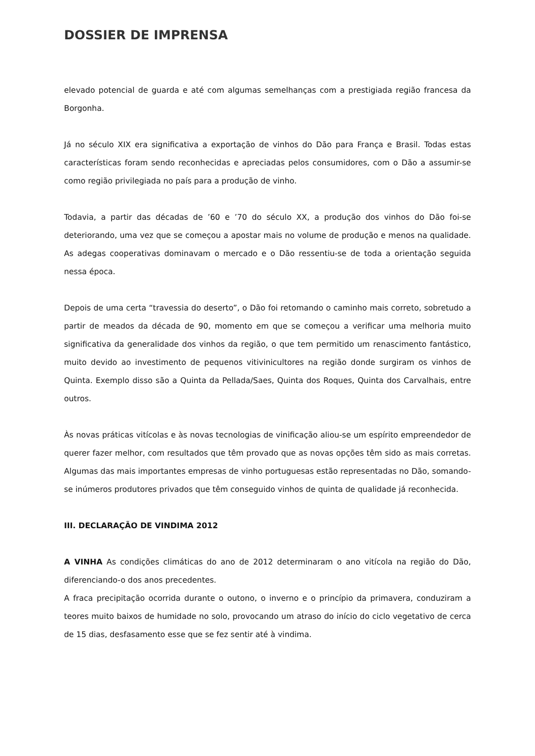DOSSIER DE IMPRENSA
elevado potencial de guarda e até com algumas semelhanças com a prestigiada região francesa da Borgonha.
Já no século XIX era significativa a exportação de vinhos do Dão para França e Brasil. Todas estas características foram sendo reconhecidas e apreciadas pelos consumidores, com o Dão a assumir-se como região privilegiada no país para a produção de vinho.
Todavia, a partir das décadas de ’60 e ’70 do século XX, a produção dos vinhos do Dão foi-se deteriorando, uma vez que se começou a apostar mais no volume de produção e menos na qualidade. As adegas cooperativas dominavam o mercado e o Dão ressentiu-se de toda a orientação seguida nessa época.
Depois de uma certa “travessia do deserto”, o Dão foi retomando o caminho mais correto, sobretudo a partir de meados da década de 90, momento em que se começou a verificar uma melhoria muito significativa da generalidade dos vinhos da região, o que tem permitido um renascimento fantástico, muito devido ao investimento de pequenos vitivinicultores na região donde surgiram os vinhos de Quinta. Exemplo disso são a Quinta da Pellada/Saes, Quinta dos Roques, Quinta dos Carvalhais, entre outros.
Às novas práticas vitícolas e às novas tecnologias de vinificação aliou-se um espírito empreendedor de querer fazer melhor, com resultados que têm provado que as novas opções têm sido as mais corretas. Algumas das mais importantes empresas de vinho portuguesas estão representadas no Dão, somando-se inúmeros produtores privados que têm conseguido vinhos de quinta de qualidade já reconhecida.
III. DECLARAÇÃO DE VINDIMA 2012
A VINHA As condições climáticas do ano de 2012 determinaram o ano vitícola na região do Dão, diferenciando-o dos anos precedentes.
A fraca precipitação ocorrida durante o outono, o inverno e o princípio da primavera, conduziram a teores muito baixos de humidade no solo, provocando um atraso do início do ciclo vegetativo de cerca de 15 dias, desfasamento esse que se fez sentir até à vindima.